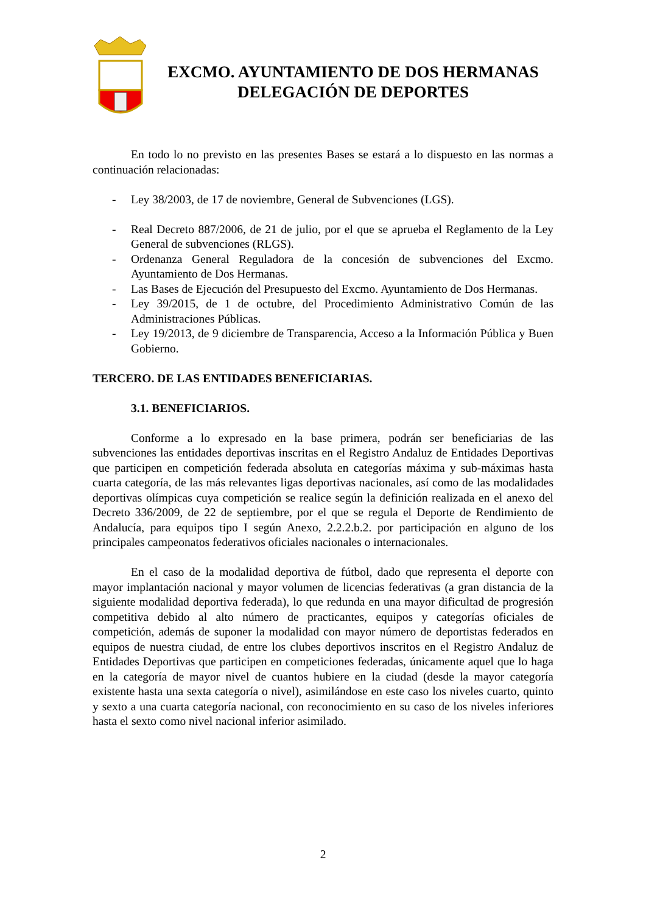EXCMO. AYUNTAMIENTO DE DOS HERMANAS
DELEGACIÓN DE DEPORTES
En todo lo no previsto en las presentes Bases se estará a lo dispuesto en las normas a continuación relacionadas:
- Ley 38/2003, de 17 de noviembre, General de Subvenciones (LGS).
- Real Decreto 887/2006, de 21 de julio, por el que se aprueba el Reglamento de la Ley General de subvenciones (RLGS).
- Ordenanza General Reguladora de la concesión de subvenciones del Excmo. Ayuntamiento de Dos Hermanas.
- Las Bases de Ejecución del Presupuesto del Excmo. Ayuntamiento de Dos Hermanas.
- Ley 39/2015, de 1 de octubre, del Procedimiento Administrativo Común de las Administraciones Públicas.
- Ley 19/2013, de 9 diciembre de Transparencia, Acceso a la Información Pública y Buen Gobierno.
TERCERO. DE LAS ENTIDADES BENEFICIARIAS.
3.1. BENEFICIARIOS.
Conforme a lo expresado en la base primera, podrán ser beneficiarias de las subvenciones las entidades deportivas inscritas en el Registro Andaluz de Entidades Deportivas que participen en competición federada absoluta en categorías máxima y sub-máximas hasta cuarta categoría, de las más relevantes ligas deportivas nacionales, así como de las modalidades deportivas olímpicas cuya competición se realice según la definición realizada en el anexo del Decreto 336/2009, de 22 de septiembre, por el que se regula el Deporte de Rendimiento de Andalucía, para equipos tipo I según Anexo, 2.2.2.b.2. por participación en alguno de los principales campeonatos federativos oficiales nacionales o internacionales.
En el caso de la modalidad deportiva de fútbol, dado que representa el deporte con mayor implantación nacional y mayor volumen de licencias federativas (a gran distancia de la siguiente modalidad deportiva federada), lo que redunda en una mayor dificultad de progresión competitiva debido al alto número de practicantes, equipos y categorías oficiales de competición, además de suponer la modalidad con mayor número de deportistas federados en equipos de nuestra ciudad, de entre los clubes deportivos inscritos en el Registro Andaluz de Entidades Deportivas que participen en competiciones federadas, únicamente aquel que lo haga en la categoría de mayor nivel de cuantos hubiere en la ciudad (desde la mayor categoría existente hasta una sexta categoría o nivel), asimilándose en este caso los niveles cuarto, quinto y sexto a una cuarta categoría nacional, con reconocimiento en su caso de los niveles inferiores hasta el sexto como nivel nacional inferior asimilado.
2